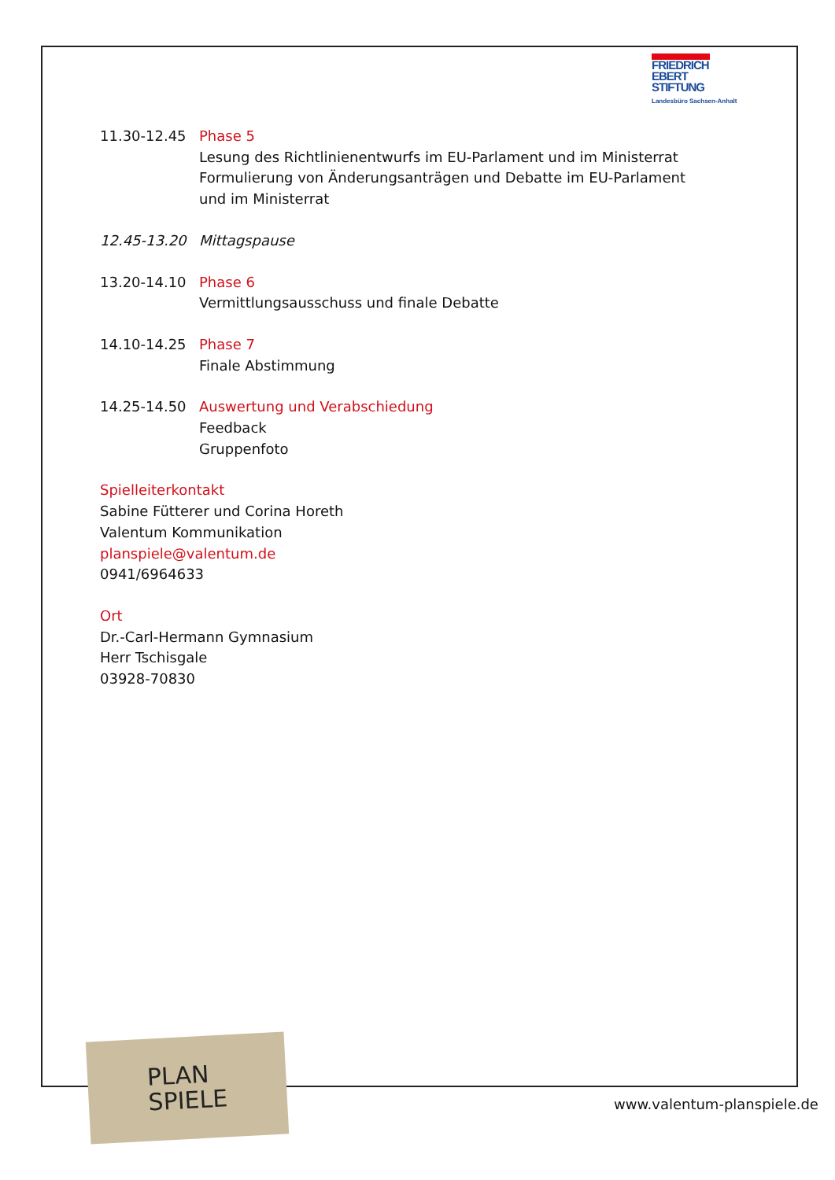FRIEDRICH
EBERT
STIFTUNG
Landesbüro Sachsen-Anhalt
11.30-12.45 Phase 5
Lesung des Richtlinienentwurfs im EU-Parlament und im Ministerrat
Formulierung von Änderungsanträgen und Debatte im EU-Parlament und im Ministerrat
12.45-13.20 Mittagspause
13.20-14.10 Phase 6
Vermittlungsausschuss und finale Debatte
14.10-14.25 Phase 7
Finale Abstimmung
14.25-14.50 Auswertung und Verabschiedung
Feedback
Gruppenfoto
Spielleiterkontakt
Sabine Fütterer und Corina Horeth
Valentum Kommunikation
planspiele@valentum.de
0941/6964633
Ort
Dr.-Carl-Hermann Gymnasium
Herr Tschisgale
03928-70830
PLAN
SPIELE
www.valentum-planspiele.de